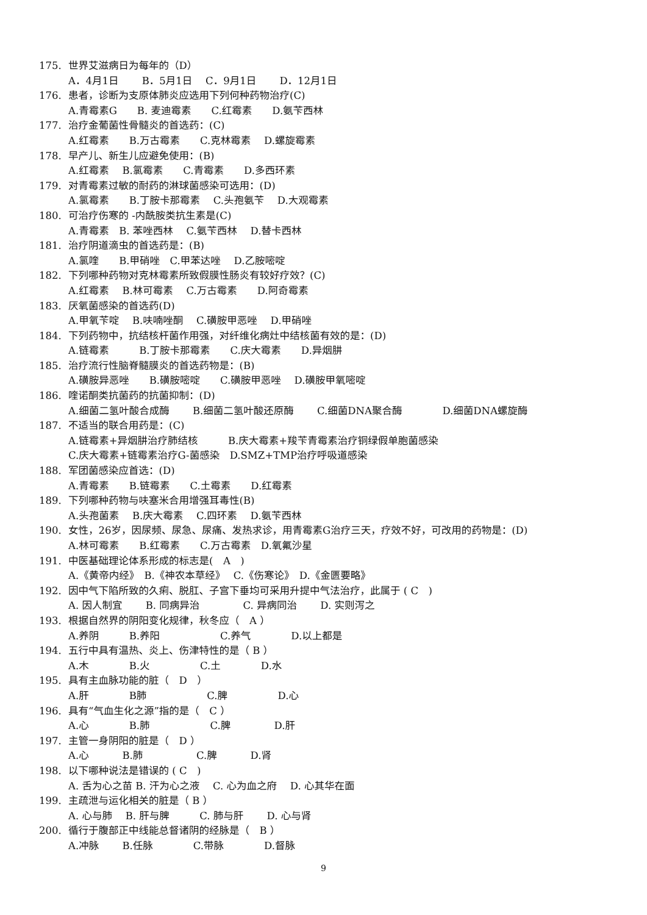175. 世界艾滋病日为每年的（D）
A．4月1日　　 B．5月1日　 C．9月1日　　 D．12月1日
176. 患者，诊断为支原体肺炎应选用下列何种药物治疗(C)
A.青霉素G　　B. 麦迪霉素　　C.红霉素　　D.氨苄西林
177. 治疗金葡菌性骨髓炎的首选药：(C)
A.红霉素　　B.万古霉素　　C.克林霉素　 D.螺旋霉素
178. 早产儿、新生儿应避免使用：(B)
A.红霉素　 B.氯霉素　　C.青霉素　　D.多西环素
179. 对青霉素过敏的耐药的淋球菌感染可选用：(D)
A.氯霉素　　B.丁胺卡那霉素　 C.头孢氨苄　 D.大观霉素
180. 可治疗伤寒的 -内酰胺类抗生素是(C)
A.青霉素　B. 苯唑西林　 C.氨苄西林　 D.替卡西林
181. 治疗阴道滴虫的首选药是：(B)
A.氯喹　　B.甲硝唑　C.甲苯达唑　 D.乙胺嘧啶
182. 下列哪种药物对克林霉素所致假膜性肠炎有较好疗效？(C)
A.红霉素　 B.林可霉素　 C.万古霉素　　D.阿奇霉素
183. 厌氧菌感染的首选药(D)
A.甲氧苄啶　 B.呋喃唑酮　 C.磺胺甲恶唑　 D.甲硝唑
184. 下列药物中，抗结核杆菌作用强，对纤维化病灶中结核菌有效的是：(D)
A.链霉素　　　B.丁胺卡那霉素　　C.庆大霉素　　D.异烟肼
185. 治疗流行性脑脊髓膜炎的首选药物是：(B)
A.磺胺异恶唑　　B.磺胺嘧啶　　C.磺胺甲恶唑　 D.磺胺甲氧嘧啶
186. 喹诺酮类抗菌药的抗菌抑制：(D)
A.细菌二氢叶酸合成酶　　 B.细菌二氢叶酸还原酶　　 C.细菌DNA聚合酶　　　　D.细菌DNA螺旋酶
187. 不适当的联合用药是：(C)
A.链霉素+异烟肼治疗肺结核　　　B.庆大霉素+羧苄青霉素治疗铜绿假单胞菌感染
C.庆大霉素+链霉素治疗G-菌感染　D.SMZ+TMP治疗呼吸道感染
188. 军团菌感染应首选：(D)
A.青霉素　　B.链霉素　　C.土霉素　　D.红霉素
189. 下列哪种药物与呋塞米合用增强耳毒性(B)
A.头孢菌素　 B.庆大霉素　 C.四环素　 D.氨苄西林
190. 女性，26岁，因尿频、尿急、尿痛、发热求诊，用青霉素G治疗三天，疗效不好，可改用的药物是：(D)
A.林可霉素　　B.红霉素　　C.万古霉素　D.氧氟沙星
191. 中医基础理论体系形成的标志是(　A　)
A.《黄帝内经》　B.《神农本草经》　 C.《伤寒论》　D.《金匮要略》
192. 因中气下陷所致的久痢、脱肛、子宫下垂均可采用升提中气法治疗，此属于 ( C　)
A. 因人制宜　　 B. 同病异治　　　　 C. 异病同治　　 D. 实则泻之
193. 根据自然界的阴阳变化规律，秋冬应（　A ）
A.养阴　　　B.养阳　　　　　　C.养气　　　　D.以上都是
194. 五行中具有温热、炎上、伤津特性的是（ B ）
A.木　　　　B.火　　　　　C.土　　　　D.水
195. 具有主血脉功能的脏（　D　）
A.肝　　　　B肺　　　　　　C.脾　　　　　D.心
196. 具有“气血生化之源”指的是（　C ）
A.心　　　　B.肺　　　　　　C.脾　　　　 D.肝
197. 主管一身阴阳的脏是（　D ）
A.心　　　 B.肺　　　　　 C.脾　　　 D.肾
198. 以下哪种说法是错误的 ( C　)
A. 舌为心之苗 B. 汗为心之液　 C. 心为血之府　 D. 心其华在面
199. 主疏泄与运化相关的脏是（ B ）
A. 心与肺　 B. 肝与脾　　　C. 肺与肝　　 D. 心与肾
200. 循行于腹部正中线能总督诸阴的经脉是（　B ）
A.冲脉　　 B.任脉　　　　C.带脉　　　　D.督脉
9